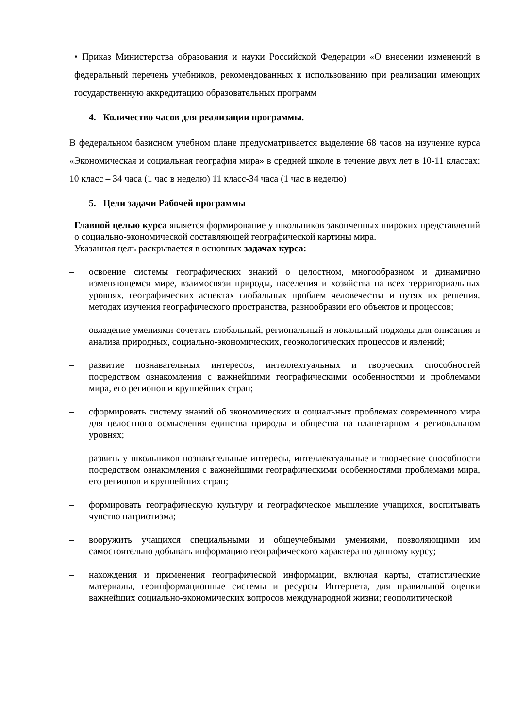• Приказ Министерства образования и науки Российской Федерации «О внесении изменений в федеральный перечень учебников, рекомендованных к использованию при реализации имеющих государственную аккредитацию образовательных программ
4. Количество часов для реализации программы.
В федеральном базисном учебном плане предусматривается выделение 68 часов на изучение курса «Экономическая и социальная география мира» в средней школе в течение двух лет в 10-11 классах: 10 класс – 34 часа (1 час в неделю) 11 класс-34 часа (1 час в неделю)
5. Цели задачи Рабочей программы
Главной целью курса является формирование у школьников законченных широких представлений о социально-экономической составляющей географической картины мира.
Указанная цель раскрывается в основных задачах курса:
–
освоение системы географических знаний о целостном, многообразном и динамично изменяющемся мире, взаимосвязи природы, населения и хозяйства на всех территориальных уровнях, географических аспектах глобальных проблем человечества и путях их решения, методах изучения географического пространства, разнообразии его объектов и процессов;
–
овладение умениями сочетать глобальный, региональный и локальный подходы для описания и анализа природных, социально-экономических, геоэкологических процессов и явлений;
–
развитие познавательных интересов, интеллектуальных и творческих способностей посредством ознакомления с важнейшими географическими особенностями и проблемами мира, его регионов и крупнейших стран;
–
сформировать систему знаний об экономических и социальных проблемах современного мира для целостного осмысления единства природы и общества на планетарном и региональном уровнях;
–
развить у школьников познавательные интересы, интеллектуальные и творческие способности посредством ознакомления с важнейшими географическими особенностями проблемами мира, его регионов и крупнейших стран;
–
формировать географическую культуру и географическое мышление учащихся, воспитывать чувство патриотизма;
–
вооружить учащихся специальными и общеучебными умениями, позволяющими им самостоятельно добывать информацию географического характера по данному курсу;
–
нахождения и применения географической информации, включая карты, статистические материалы, геоинформационные системы и ресурсы Интернета, для правильной оценки важнейших социально-экономических вопросов международной жизни; геополитической